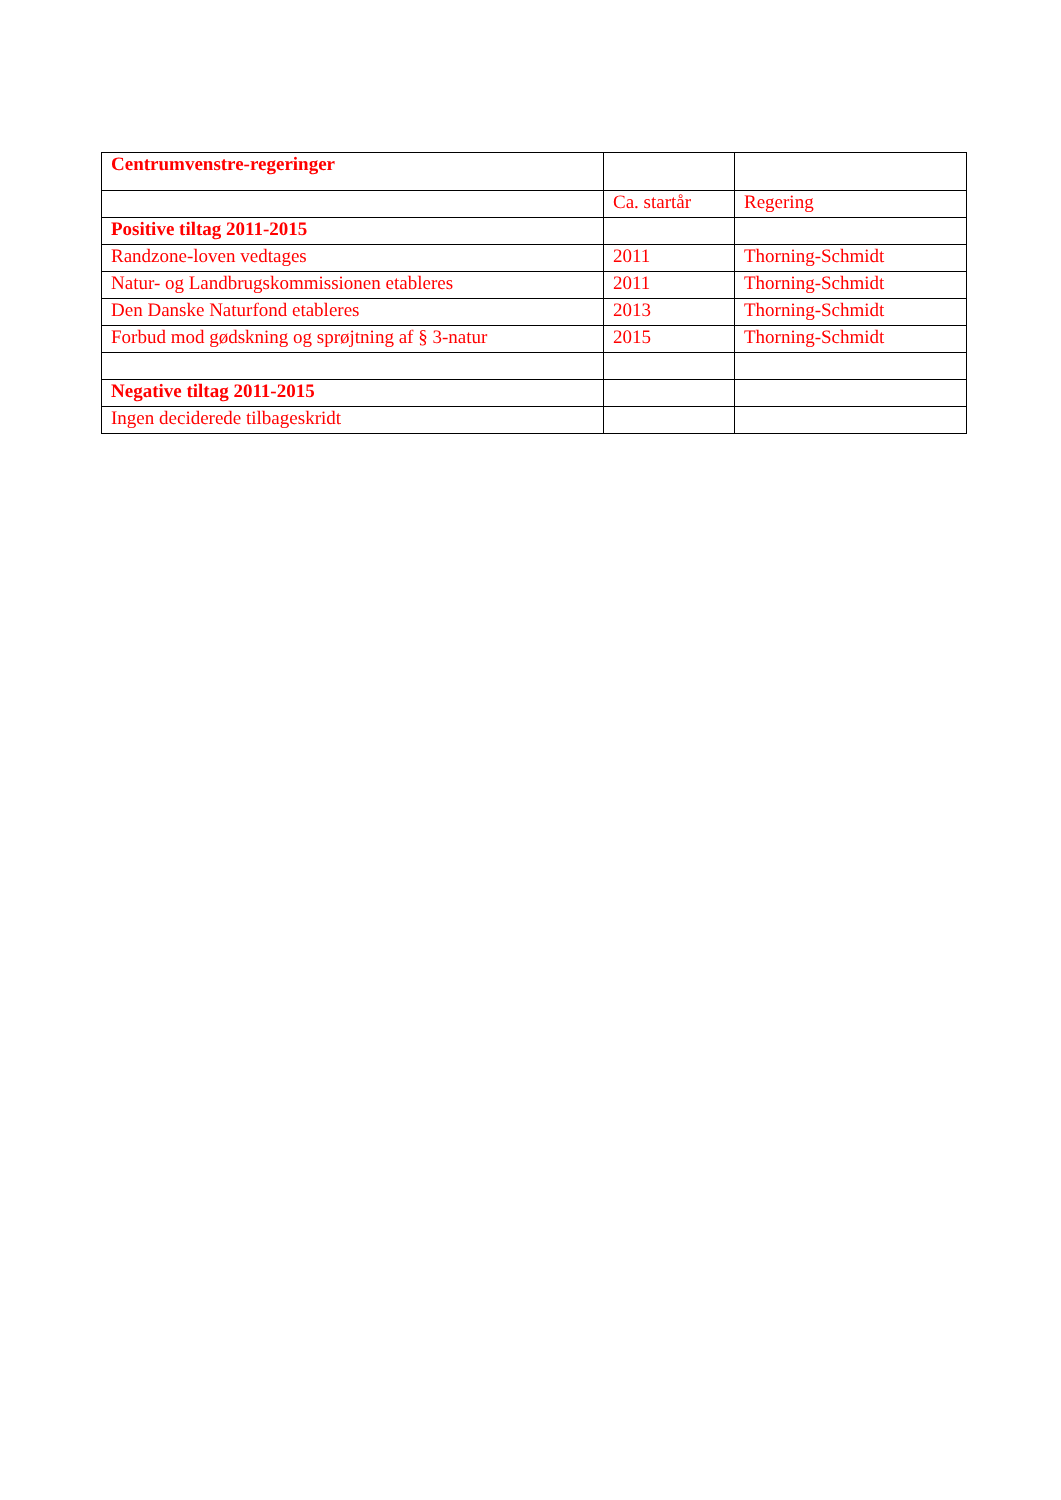| Centrumvenstre-regeringer | | |
| | Ca. startår | Regering |
| Positive tiltag 2011-2015 | | |
| Randzone-loven vedtages | 2011 | Thorning-Schmidt |
| Natur- og Landbrugskommissionen etableres | 2011 | Thorning-Schmidt |
| Den Danske Naturfond etableres | 2013 | Thorning-Schmidt |
| Forbud mod gødskning og sprøjtning af § 3-natur | 2015 | Thorning-Schmidt |
| Negative tiltag 2011-2015 | | |
| Ingen deciderede tilbageskridt | | |